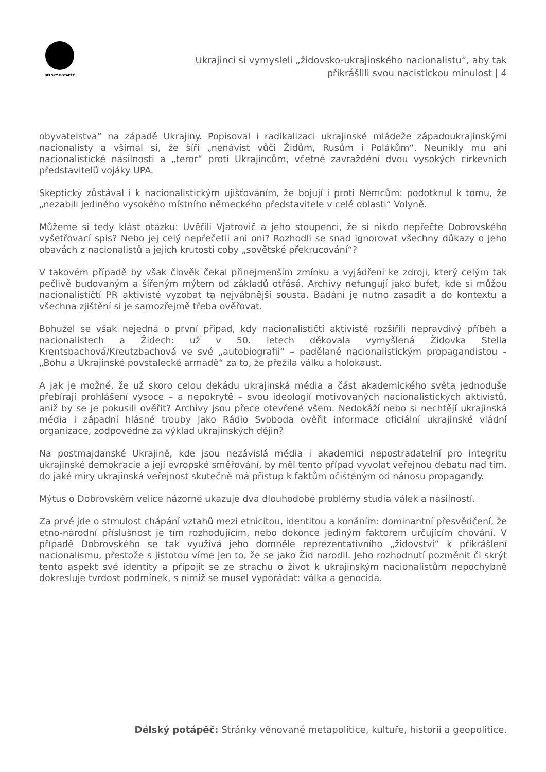DĚLSKÝ POTÁPĚČ
Ukrajinci si vymysleli „židovsko-ukrajinského nacionalistu“, aby tak
přikrášlili svou nacistickou minulost | 4
obyvatelstva“ na západě Ukrajiny. Popisoval i radikalizaci ukrajinské mládeže západoukrajinskými nacionalisty a všímal si, že šíří „nenávist vůči Židům, Rusům i Polákům“. Neunikly mu ani nacionalistické násilnosti a „teror“ proti Ukrajincům, včetně zavraždění dvou vysokých církevních představitelů vojáky UPA.
Skeptický zůstával i k nacionalistickým ujišťováním, že bojují i proti Němcům: podotknul k tomu, že „nezabili jediného vysokého místního německého představitele v celé oblasti“ Volyně.
Můžeme si tedy klást otázku: Uvěřili Vjatrovič a jeho stoupenci, že si nikdo nepřečte Dobrovského vyšetřovací spis? Nebo jej celý nepřečetli ani oni? Rozhodli se snad ignorovat všechny důkazy o jeho obavách z nacionalistů a jejich krutosti coby „sovětské překrucování“?
V takovém případě by však člověk čekal přinejmenším zmínku a vyjádření ke zdroji, který celým tak pečlivě budovaným a šířeným mýtem od základů otřásá. Archivy nefungují jako bufet, kde si můžou nacionalističtí PR aktivisté vyzobat ta nejvábnější sousta. Bádání je nutno zasadit a do kontextu a všechna zjištění si je samozřejmě třeba ověřovat.
Bohužel se však nejedná o první případ, kdy nacionalističtí aktivisté rozšířili nepravdivý příběh a nacionalistech a Židech: už v 50. letech děkovala vymyšlená Židovka Stella Krentsbachová/Kreutzbachová ve své „autobiografii“ – padělané nacionalistickým propagandistou – „Bohu a Ukrajinské povstalecké armádě“ za to, že přežila válku a holokaust.
A jak je možné, že už skoro celou dekádu ukrajinská média a část akademického světa jednoduše přebírají prohlášení vysoce – a nepokrytě – svou ideologií motivovaných nacionalistických aktivistů, aniž by se je pokusili ověřit? Archivy jsou přece otevřené všem. Nedokáží nebo si nechtějí ukrajinská média i západní hlásné trouby jako Rádio Svoboda ověřit informace oficiální ukrajinské vládní organizace, zodpovědné za výklad ukrajinských dějin?
Na postmajdanské Ukrajině, kde jsou nezávislá média i akademici nepostradatelní pro integritu ukrajinské demokracie a její evropské směřování, by měl tento případ vyvolat veřejnou debatu nad tím, do jaké míry ukrajinská veřejnost skutečně má přístup k faktům očištěným od nánosu propagandy.
Mýtus o Dobrovském velice názorně ukazuje dva dlouhodobé problémy studia válek a násilností.
Za prvé jde o strnulost chápání vztahů mezi etnicitou, identitou a konáním: dominantní přesvědčení, že etno-národní příslušnost je tím rozhodujícím, nebo dokonce jediným faktorem určujícím chování. V případě Dobrovského se tak využívá jeho domněle reprezentativního „židovství“ k přikrášlení nacionalismu, přestože s jistotou víme jen to, že se jako Žid narodil. Jeho rozhodnutí pozměnit či skrýt tento aspekt své identity a připojit se ze strachu o život k ukrajinským nacionalistům nepochybně dokresluje tvrdost podmínek, s nimiž se musel vypořádat: válka a genocida.
Délský potápěč: Stránky věnované metapolitice, kultuře, historii a geopolitice.